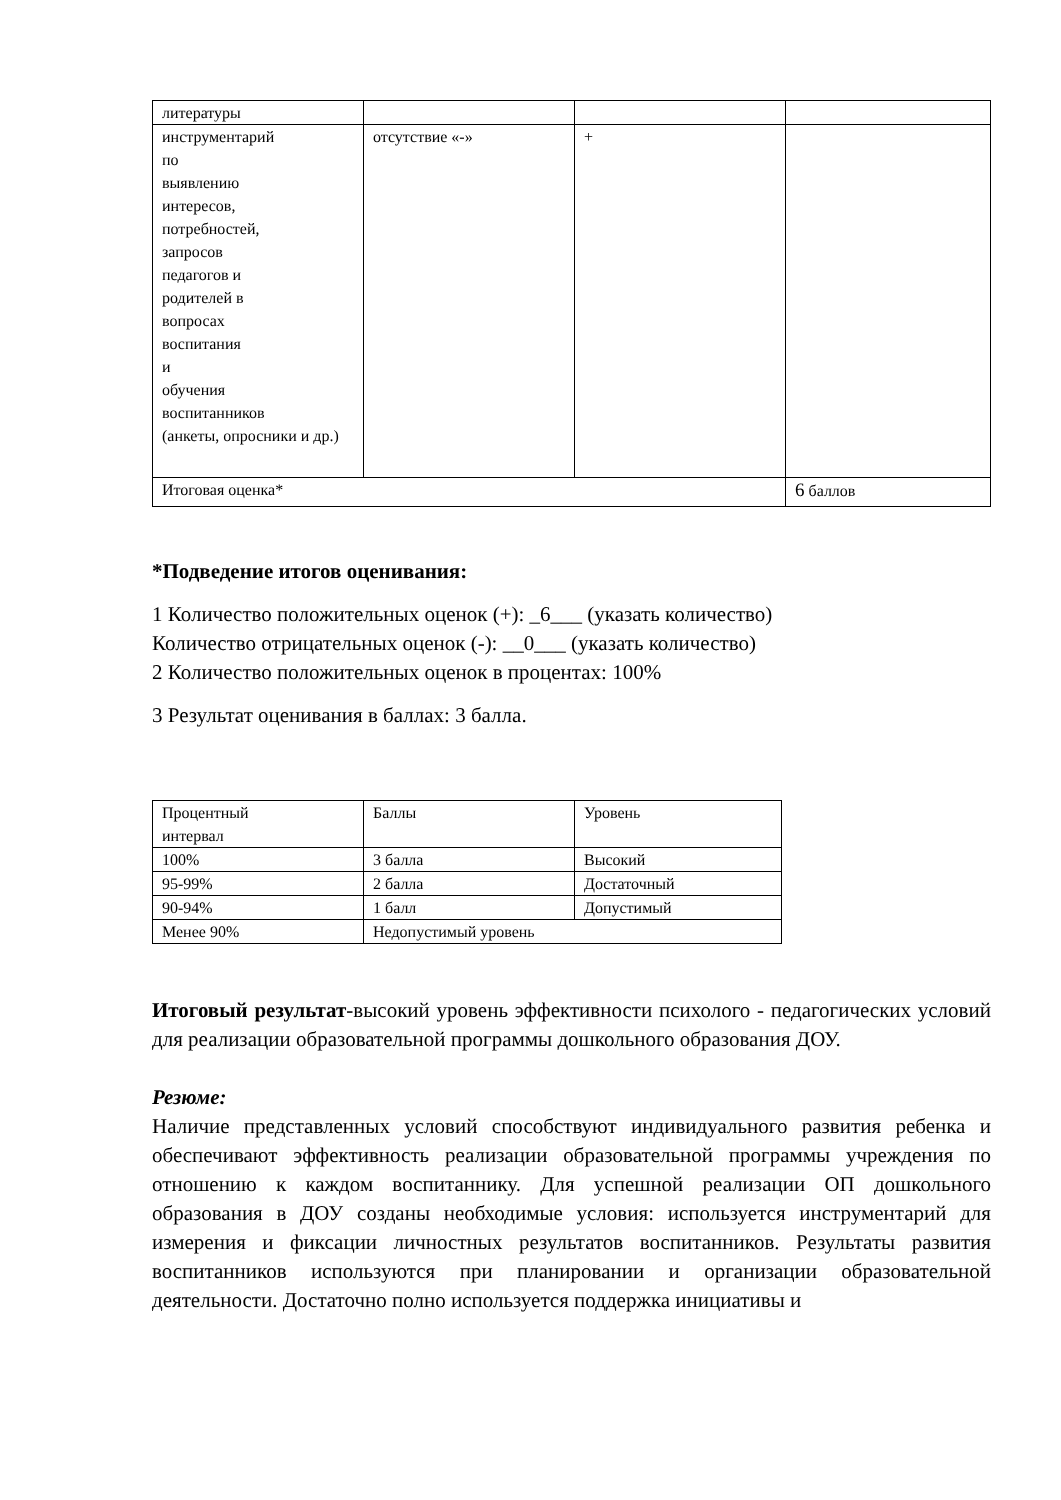| литературы | | | |
| инструментарий по выявлению интересов, потребностей, запросов педагогов и родителей в вопросах воспитания и обучения воспитанников (анкеты, опросники и др.) | отсутствие «-» | + | |
| Итоговая оценка* | | | 6 баллов |
*Подведение итогов оценивания:
1 Количество положительных оценок (+): _6___ (указать количество)
Количество отрицательных оценок (-): __0___ (указать количество)
2 Количество положительных оценок в процентах: 100%
3 Результат оценивания в баллах: 3 балла.
| Процентный интервал | Баллы | Уровень |
| 100% | 3 балла | Высокий |
| 95-99% | 2 балла | Достаточный |
| 90-94% | 1 балл | Допустимый |
| Менее 90% | Недопустимый уровень | |
Итоговый результат-высокий уровень эффективности психолого - педагогических условий для реализации образовательной программы дошкольного образования ДОУ.
Резюме:
Наличие представленных условий способствуют индивидуального развития ребенка и обеспечивают эффективность реализации образовательной программы учреждения по отношению к каждом воспитаннику. Для успешной реализации ОП дошкольного образования в ДОУ созданы необходимые условия: используется инструментарий для измерения и фиксации личностных результатов воспитанников. Результаты развития воспитанников используются при планировании и организации образовательной деятельности. Достаточно полно используется поддержка инициативы и